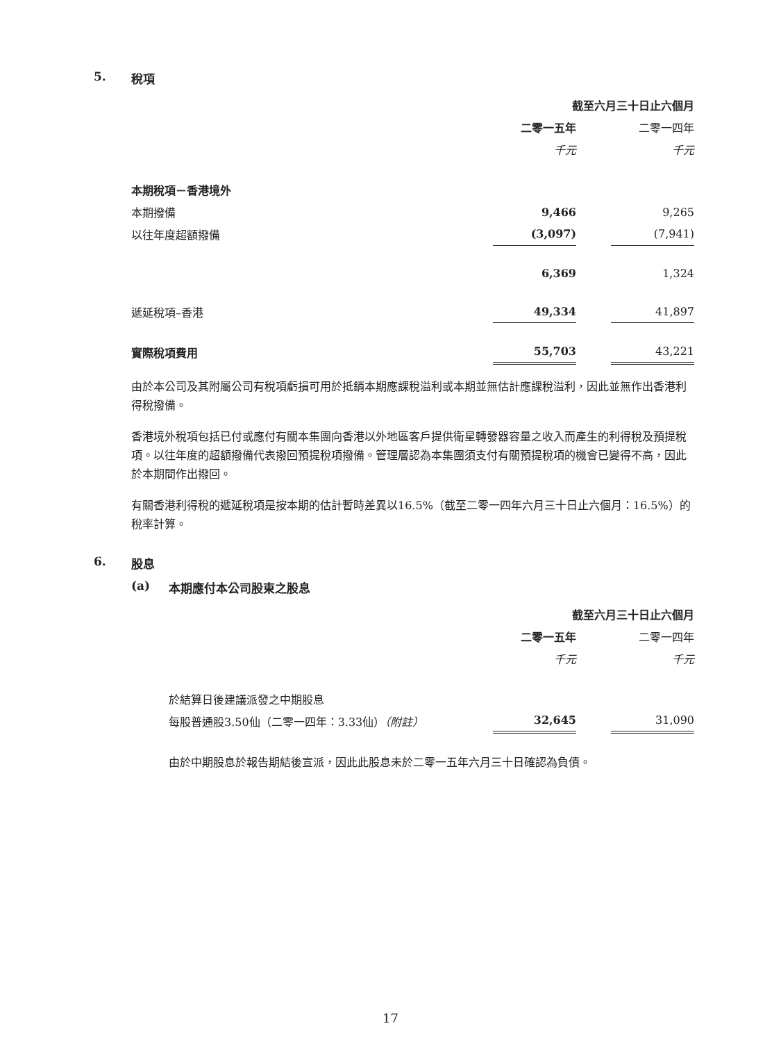5. 稅項
| | 截至六月三十日止六個月 | | |
| --- | --- | --- | --- |
| | 二零一五年 | | 二零一四年 |
| | 千元 | | 千元 |
| 本期稅項－香港境外 | | | |
| 本期撥備 | 9,466 | | 9,265 |
| 以往年度超額撥備 | (3,097) | | (7,941) |
| | 6,369 | | 1,324 |
| 遞延稅項–香港 | 49,334 | | 41,897 |
| 實際稅項費用 | 55,703 | | 43,221 |
由於本公司及其附屬公司有稅項虧損可用於抵銷本期應課稅溢利或本期並無估計應課稅溢利，因此並無作出香港利得稅撥備。
香港境外稅項包括已付或應付有關本集團向香港以外地區客戶提供衛星轉發器容量之收入而產生的利得稅及預提稅項。以往年度的超額撥備代表撥回預提稅項撥備。管理層認為本集團須支付有關預提稅項的機會已變得不高，因此於本期間作出撥回。
有關香港利得稅的遞延稅項是按本期的估計暫時差異以16.5%（截至二零一四年六月三十日止六個月：16.5%）的稅率計算。
6. 股息
(a) 本期應付本公司股東之股息
| | 截至六月三十日止六個月 | | |
| --- | --- | --- | --- |
| | 二零一五年 | | 二零一四年 |
| | 千元 | | 千元 |
| 於結算日後建議派發之中期股息 | | | |
| 每股普通股3.50仙（二零一四年：3.33仙） （附註） | 32,645 | | 31,090 |
由於中期股息於報告期結後宣派，因此此股息未於二零一五年六月三十日確認為負債。
17